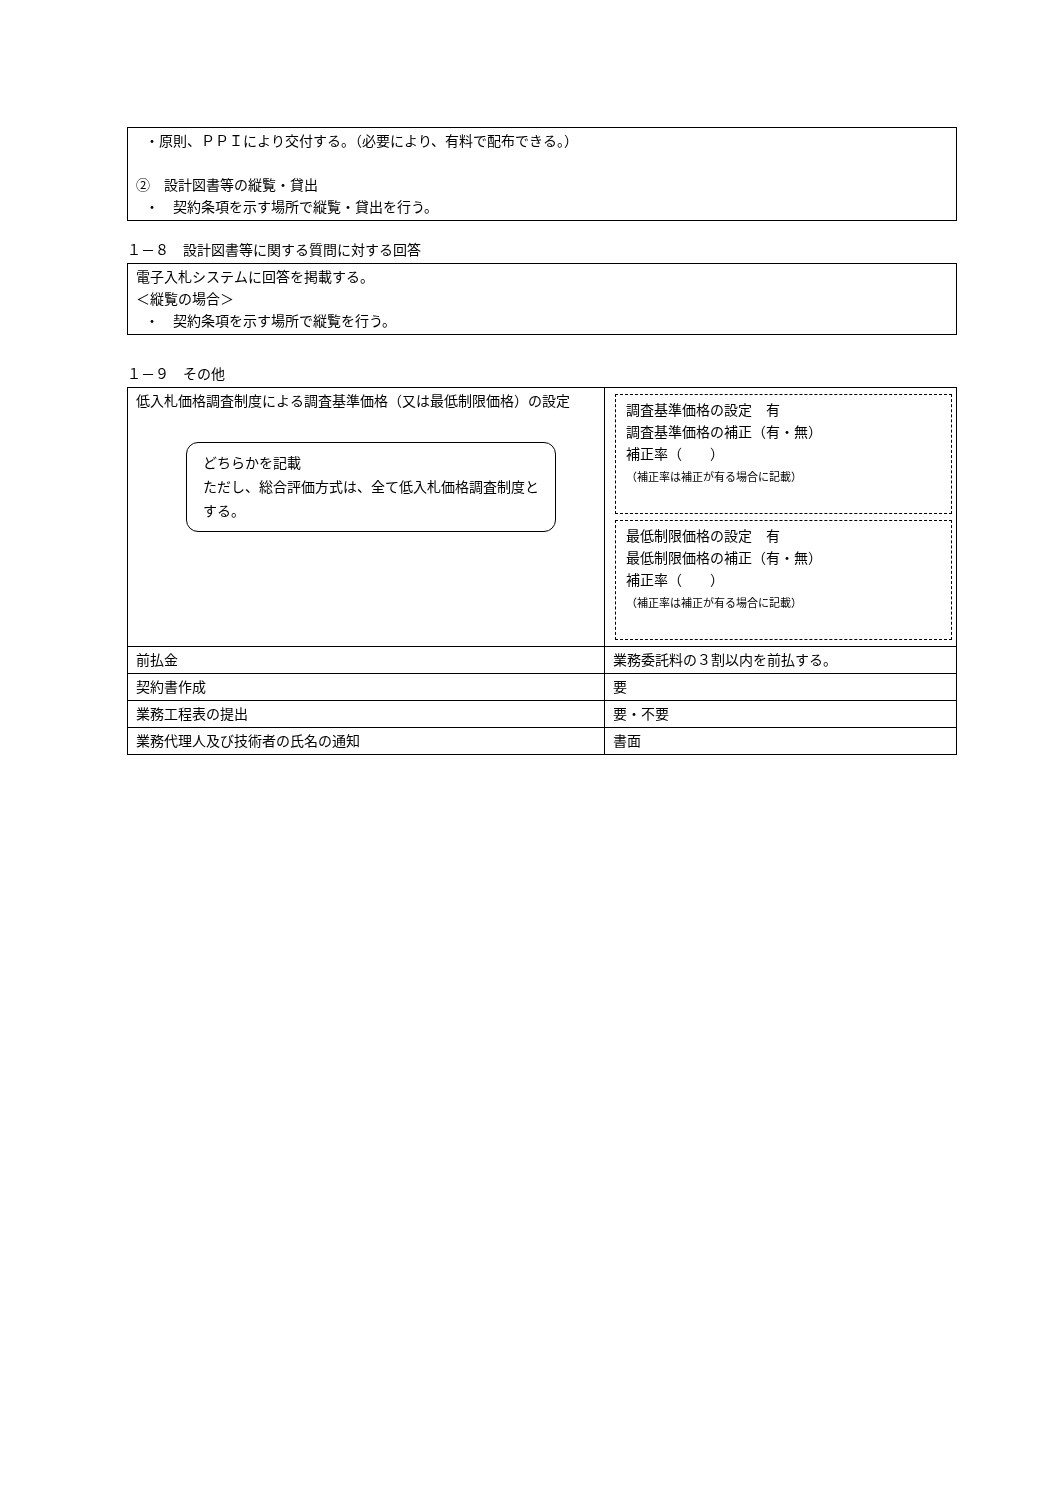・原則、ＰＰＩにより交付する。（必要により、有料で配布できる。）
②　設計図書等の縦覧・貸出
・　契約条項を示す場所で縦覧・貸出を行う。
１－８　設計図書等に関する質問に対する回答
電子入札システムに回答を掲載する。
＜縦覧の場合＞
・　契約条項を示す場所で縦覧を行う。
１－９　その他
| 低入札価格調査制度による調査基準価格（又は最低制限価格）の設定 どちらかを記載 ただし、総合評価方式は、全て低入札価格調査制度とする。 | 調査基準価格の設定 有 調査基準価格の補正（有・無） 補正率（ ） （補正率は補正が有る場合に記載） 最低制限価格の設定 有 最低制限価格の補正（有・無） 補正率（ ） （補正率は補正が有る場合に記載） |
| 前払金 | 業務委託料の３割以内を前払する。 |
| 契約書作成 | 要 |
| 業務工程表の提出 | 要・不要 |
| 業務代理人及び技術者の氏名の通知 | 書面 |